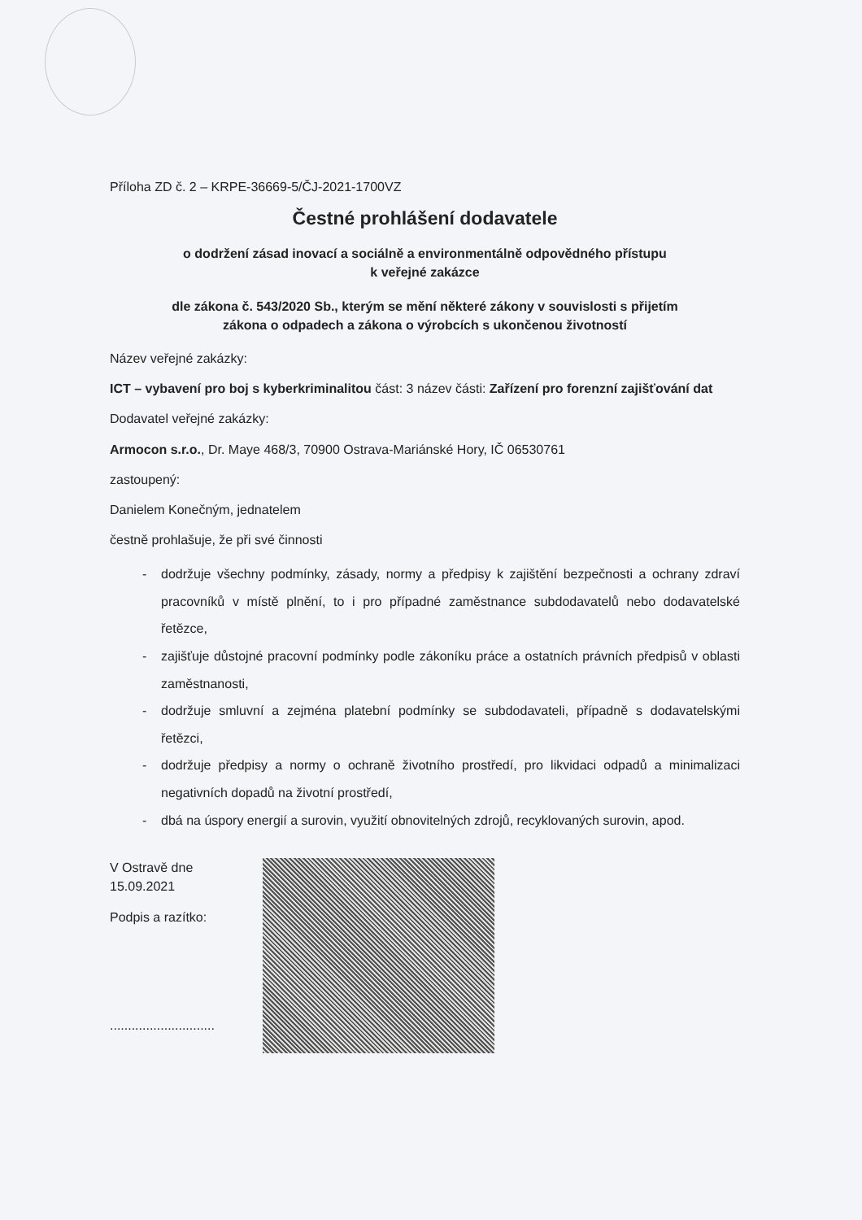Příloha ZD č. 2 – KRPE-36669-5/ČJ-2021-1700VZ
Čestné prohlášení dodavatele
o dodržení zásad inovací a sociálně a environmentálně odpovědného přístupu
k veřejné zakázce
dle zákona č. 543/2020 Sb., kterým se mění některé zákony v souvislosti s přijetím
zákona o odpadech a zákona o výrobcích s ukončenou životností
Název veřejné zakázky:
ICT – vybavení pro boj s kyberkriminalitou část: 3 název části: Zařízení pro forenzní zajišťování dat
Dodavatel veřejné zakázky:
Armocon s.r.o., Dr. Maye 468/3, 70900 Ostrava-Mariánské Hory, IČ 06530761
zastoupený:
Danielem Konečným, jednatelem
čestně prohlašuje, že při své činnosti
- dodržuje všechny podmínky, zásady, normy a předpisy k zajištění bezpečnosti a ochrany zdraví pracovníků v místě plnění, to i pro případné zaměstnance subdodavatelů nebo dodavatelské řetězce,
- zajišťuje důstojné pracovní podmínky podle zákoníku práce a ostatních právních předpisů v oblasti zaměstnanosti,
- dodržuje smluvní a zejména platební podmínky se subdodavateli, případně s dodavatelskými řetězci,
- dodržuje předpisy a normy o ochraně životního prostředí, pro likvidaci odpadů a minimalizaci negativních dopadů na životní prostředí,
- dbá na úspory energií a surovin, využití obnovitelných zdrojů, recyklovaných surovin, apod.
V Ostravě dne 15.09.2021
Podpis a razítko:
.............................